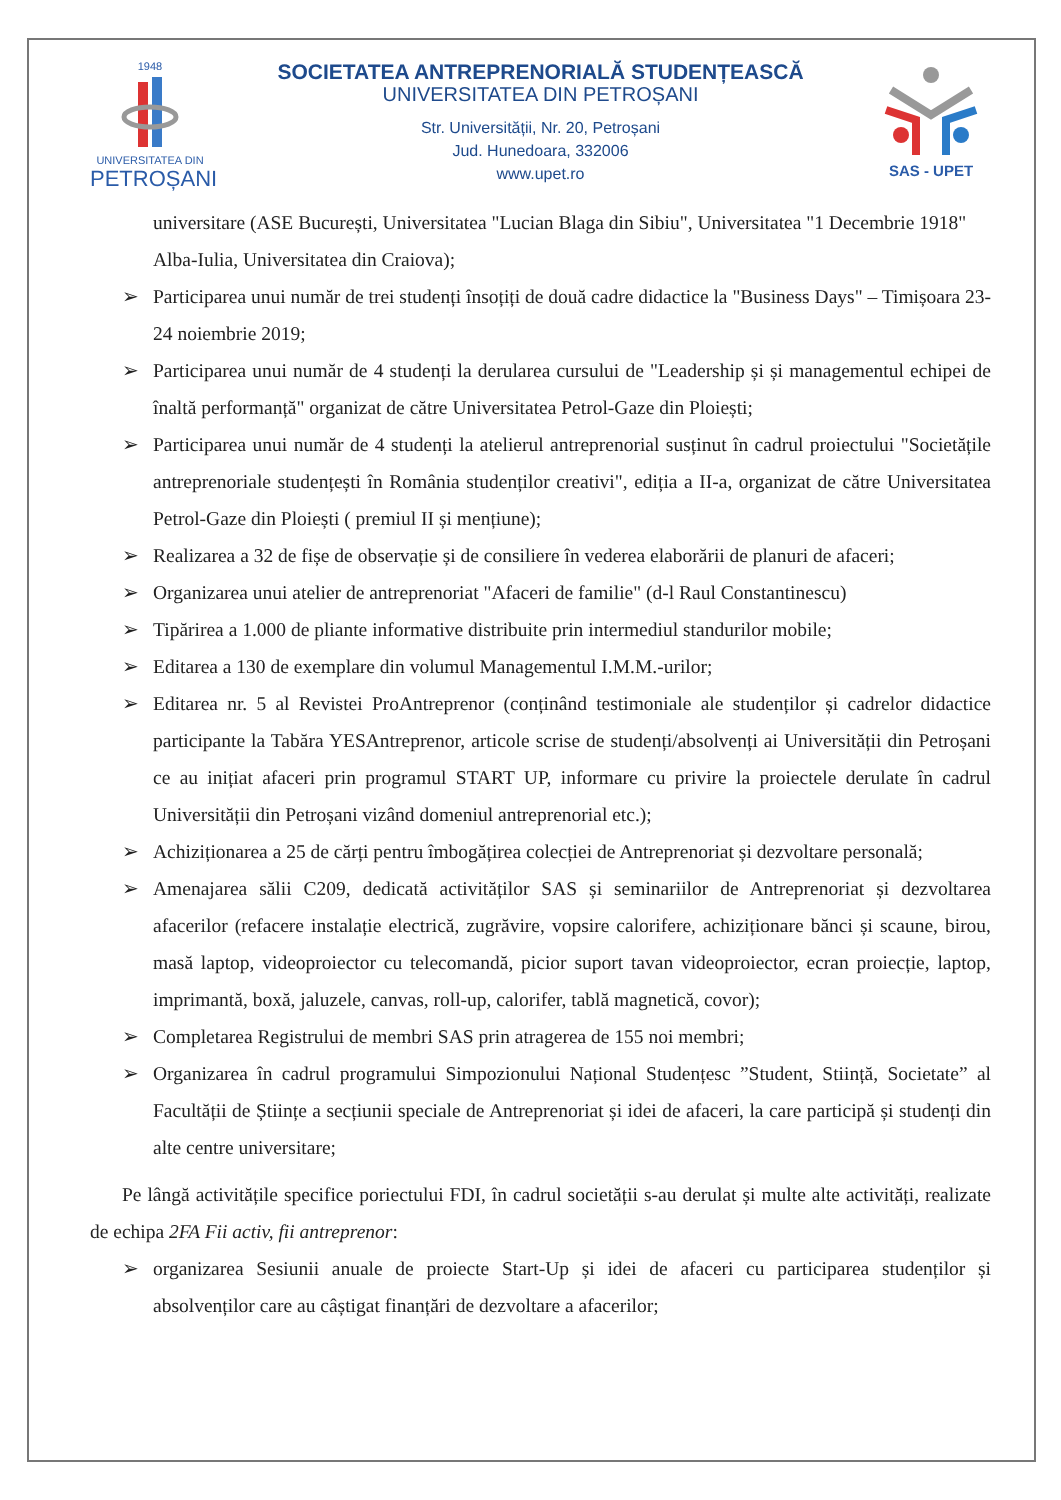1948
UNIVERSITATEA DIN
PETROȘANI
SOCIETATEA ANTREPRENORIALĂ STUDENȚEASCĂ
UNIVERSITATEA DIN PETROȘANI
Str. Universității, Nr. 20, Petroșani
Jud. Hunedoara, 332006
www.upet.ro
SAS - UPET
universitare (ASE București, Universitatea "Lucian Blaga din Sibiu", Universitatea "1 Decembrie 1918" Alba-Iulia, Universitatea din Craiova);
➢ Participarea unui număr de trei studenți însoțiți de două cadre didactice la "Business Days" – Timișoara 23-24 noiembrie 2019;
➢ Participarea unui număr de 4 studenți la derularea cursului de "Leadership și și managementul echipei de înaltă performanță" organizat de către Universitatea Petrol-Gaze din Ploiești;
➢ Participarea unui număr de 4 studenți la atelierul antreprenorial susținut în cadrul proiectului "Societățile antreprenoriale studențești în România studenților creativi", ediția a II-a, organizat de către Universitatea Petrol-Gaze din Ploiești ( premiul II și mențiune);
➢ Realizarea a 32 de fișe de observație și de consiliere în vederea elaborării de planuri de afaceri;
➢ Organizarea unui atelier de antreprenoriat "Afaceri de familie" (d-l Raul Constantinescu)
➢ Tipărirea a 1.000 de pliante informative distribuite prin intermediul standurilor mobile;
➢ Editarea a 130 de exemplare din volumul Managementul I.M.M.-urilor;
➢ Editarea nr. 5 al Revistei ProAntreprenor (conținând testimoniale ale studenților și cadrelor didactice participante la Tabăra YESAntreprenor, articole scrise de studenți/absolvenți ai Universității din Petroșani ce au inițiat afaceri prin programul START UP, informare cu privire la proiectele derulate în cadrul Universității din Petroșani vizând domeniul antreprenorial etc.);
➢ Achiziționarea a 25 de cărți pentru îmbogățirea colecției de Antreprenoriat și dezvoltare personală;
➢ Amenajarea sălii C209, dedicată activităților SAS și seminariilor de Antreprenoriat și dezvoltarea afacerilor (refacere instalație electrică, zugrăvire, vopsire calorifere, achiziționare bănci și scaune, birou, masă laptop, videoproiector cu telecomandă, picior suport tavan videoproiector, ecran proiecție, laptop, imprimantă, boxă, jaluzele, canvas, roll-up, calorifer, tablă magnetică, covor);
➢ Completarea Registrului de membri SAS prin atragerea de 155 noi membri;
➢ Organizarea în cadrul programului Simpozionului Național Studențesc ”Student, Stiință, Societate” al Facultății de Științe a secțiunii speciale de Antreprenoriat și idei de afaceri, la care participă și studenți din alte centre universitare;
Pe lângă activitățile specifice poriectului FDI, în cadrul societății s-au derulat și multe alte activități, realizate de echipa 2FA Fii activ, fii antreprenor:
➢ organizarea Sesiunii anuale de proiecte Start-Up și idei de afaceri cu participarea studenților și absolvenților care au câștigat finanțări de dezvoltare a afacerilor;